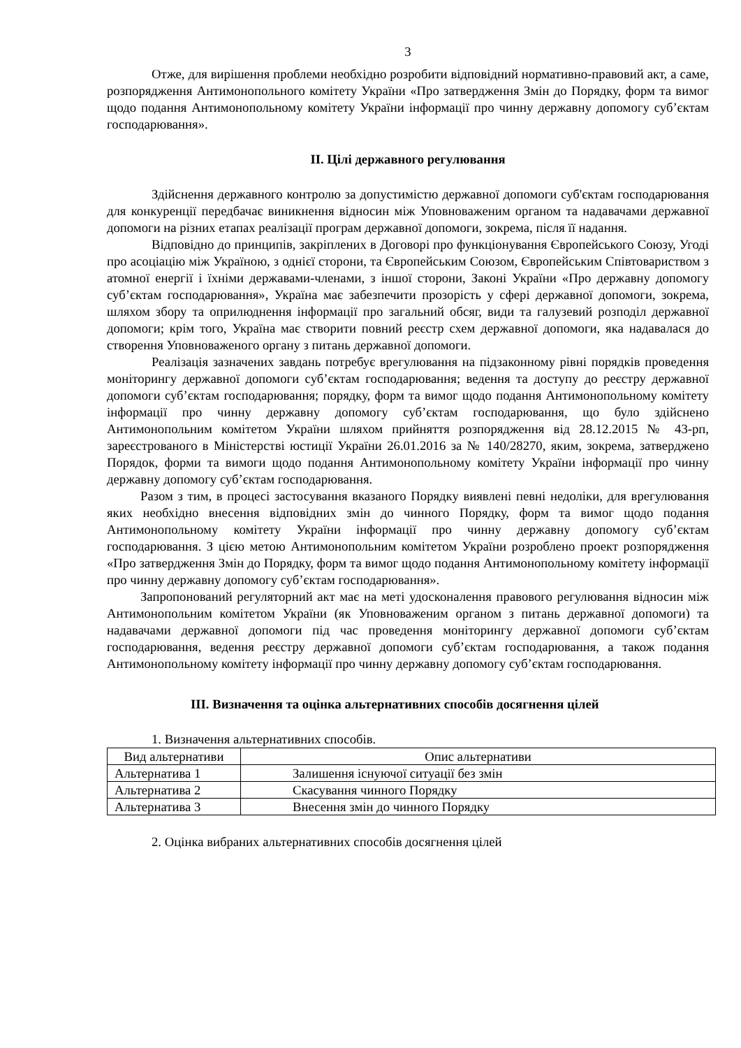3
Отже, для вирішення проблеми необхідно розробити відповідний нормативно-правовий акт, а саме, розпорядження Антимонопольного комітету України «Про затвердження Змін до Порядку, форм та вимог щодо подання Антимонопольному комітету України інформації про чинну державну допомогу суб’єктам господарювання».
ІІ. Цілі державного регулювання
Здійснення державного контролю за допустимістю державної допомоги суб'єктам господарювання для конкуренції передбачає виникнення відносин між Уповноваженим органом та надавачами державної допомоги на різних етапах реалізації програм державної допомоги, зокрема, після її надання.
Відповідно до принципів, закріплених в Договорі про функціонування Європейського Союзу, Угоді про асоціацію між Україною, з однієї сторони, та Європейським Союзом, Європейським Співтовариством з атомної енергії і їхніми державами-членами, з іншої сторони, Законі України «Про державну допомогу суб’єктам господарювання», Україна має забезпечити прозорість у сфері державної допомоги, зокрема, шляхом збору та оприлюднення інформації про загальний обсяг, види та галузевий розподіл державної допомоги; крім того, Україна має створити повний реєстр схем державної допомоги, яка надавалася до створення Уповноваженого органу з питань державної допомоги.
Реалізація зазначених завдань потребує врегулювання на підзаконному рівні порядків проведення моніторингу державної допомоги суб’єктам господарювання; ведення та доступу до реєстру державної допомоги суб’єктам господарювання; порядку, форм та вимог щодо подання Антимонопольному комітету інформації про чинну державну допомогу суб’єктам господарювання, що було здійснено Антимонопольним комітетом України шляхом прийняття розпорядження від 28.12.2015 № 43-рп, зареєстрованого в Міністерстві юстиції України 26.01.2016 за № 140/28270, яким, зокрема, затверджено Порядок, форми та вимоги щодо подання Антимонопольному комітету України інформації про чинну державну допомогу суб’єктам господарювання.
Разом з тим, в процесі застосування вказаного Порядку виявлені певні недоліки, для врегулювання яких необхідно внесення відповідних змін до чинного Порядку, форм та вимог щодо подання Антимонопольному комітету України інформації про чинну державну допомогу суб’єктам господарювання. З цією метою Антимонопольним комітетом України розроблено проект розпорядження «Про затвердження Змін до Порядку, форм та вимог щодо подання Антимонопольному комітету інформації про чинну державну допомогу суб’єктам господарювання».
Запропонований регуляторний акт має на меті удосконалення правового регулювання відносин між Антимонопольним комітетом України (як Уповноваженим органом з питань державної допомоги) та надавачами державної допомоги під час проведення моніторингу державної допомоги суб’єктам господарювання, ведення реєстру державної допомоги суб’єктам господарювання, а також подання Антимонопольному комітету інформації про чинну державну допомогу суб’єктам господарювання.
ІІІ. Визначення та оцінка альтернативних способів досягнення цілей
1. Визначення альтернативних способів.
| Вид альтернативи | Опис альтернативи |
| Альтернатива 1 | Залишення існуючої ситуації без змін |
| Альтернатива 2 | Скасування чинного Порядку |
| Альтернатива 3 | Внесення змін до чинного Порядку |
2. Оцінка вибраних альтернативних способів досягнення цілей